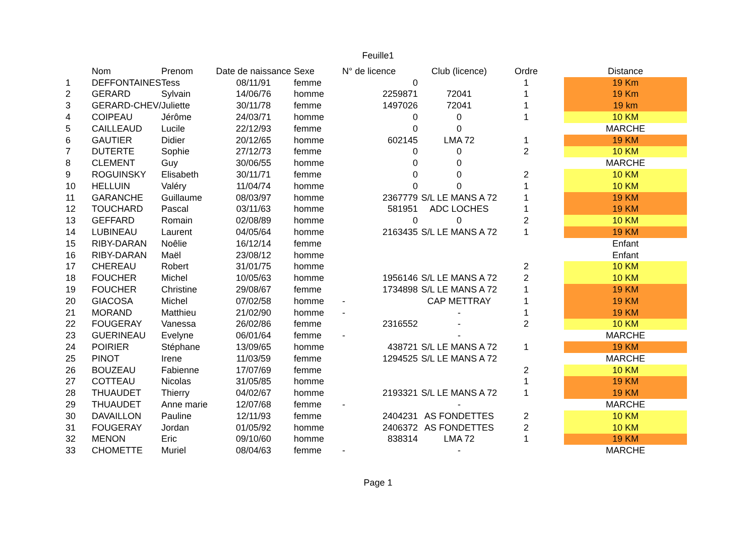Feuille1
| | Nom | Prenom | Date de naissance | Sexe | N° de licence | Club (licence) | Ordre | | Distance |
| --- | --- | --- | --- | --- | --- | --- | --- | --- | --- |
| 1 | DEFFONTAINES | Tess | 08/11/91 | femme | 0 | | 1 | | 19 Km |
| 2 | GERARD | Sylvain | 14/06/76 | homme | 2259871 | 72041 | 1 | | 19 Km |
| 3 | GERARD-CHEV/ | Juliette | 30/11/78 | femme | 1497026 | 72041 | 1 | | 19 km |
| 4 | COIPEAU | Jérôme | 24/03/71 | homme | 0 | 0 | 1 | | 10 KM |
| 5 | CAILLEAUD | Lucile | 22/12/93 | femme | 0 | 0 | | | MARCHE |
| 6 | GAUTIER | Didier | 20/12/65 | homme | 602145 | LMA 72 | 1 | | 19 KM |
| 7 | DUTERTE | Sophie | 27/12/73 | femme | 0 | 0 | 2 | | 10 KM |
| 8 | CLEMENT | Guy | 30/06/55 | homme | 0 | 0 | | | MARCHE |
| 9 | ROGUINSKY | Elisabeth | 30/11/71 | femme | 0 | 0 | 2 | | 10 KM |
| 10 | HELLUIN | Valéry | 11/04/74 | homme | 0 | 0 | 1 | | 10 KM |
| 11 | GARANCHE | Guillaume | 08/03/97 | homme | 2367779 | S/L LE MANS A 72 | 1 | | 19 KM |
| 12 | TOUCHARD | Pascal | 03/11/63 | homme | 581951 | ADC LOCHES | 1 | | 19 KM |
| 13 | GEFFARD | Romain | 02/08/89 | homme | 0 | 0 | 2 | | 10 KM |
| 14 | LUBINEAU | Laurent | 04/05/64 | homme | 2163435 | S/L LE MANS A 72 | 1 | | 19 KM |
| 15 | RIBY-DARAN | Noêlie | 16/12/14 | femme | | | | | Enfant |
| 16 | RIBY-DARAN | Maël | 23/08/12 | homme | | | | | Enfant |
| 17 | CHEREAU | Robert | 31/01/75 | homme | | | 2 | | 10 KM |
| 18 | FOUCHER | Michel | 10/05/63 | homme | 1956146 | S/L LE MANS A 72 | 2 | | 10 KM |
| 19 | FOUCHER | Christine | 29/08/67 | femme | 1734898 | S/L LE MANS A 72 | 1 | | 19 KM |
| 20 | GIACOSA | Michel | 07/02/58 | homme | - | CAP METTRAY | 1 | | 19 KM |
| 21 | MORAND | Matthieu | 21/02/90 | homme | - | - | 1 | | 19 KM |
| 22 | FOUGERAY | Vanessa | 26/02/86 | femme | 2316552 | - | 2 | | 10 KM |
| 23 | GUERINEAU | Evelyne | 06/01/64 | femme | - | - | | | MARCHE |
| 24 | POIRIER | Stéphane | 13/09/65 | homme | 438721 | S/L LE MANS A 72 | 1 | | 19 KM |
| 25 | PINOT | Irene | 11/03/59 | femme | 1294525 | S/L LE MANS A 72 | | | MARCHE |
| 26 | BOUZEAU | Fabienne | 17/07/69 | femme | | | 2 | | 10 KM |
| 27 | COTTEAU | Nicolas | 31/05/85 | homme | | | 1 | | 19 KM |
| 28 | THUAUDET | Thierry | 04/02/67 | homme | 2193321 | S/L LE MANS A 72 | 1 | | 19 KM |
| 29 | THUAUDET | Anne marie | 12/07/68 | femme | - | - | | | MARCHE |
| 30 | DAVAILLON | Pauline | 12/11/93 | femme | 2404231 | AS FONDETTES | 2 | | 10 KM |
| 31 | FOUGERAY | Jordan | 01/05/92 | homme | 2406372 | AS FONDETTES | 2 | | 10 KM |
| 32 | MENON | Eric | 09/10/60 | homme | 838314 | LMA 72 | 1 | | 19 KM |
| 33 | CHOMETTE | Muriel | 08/04/63 | femme | - | - | | | MARCHE |
Page 1